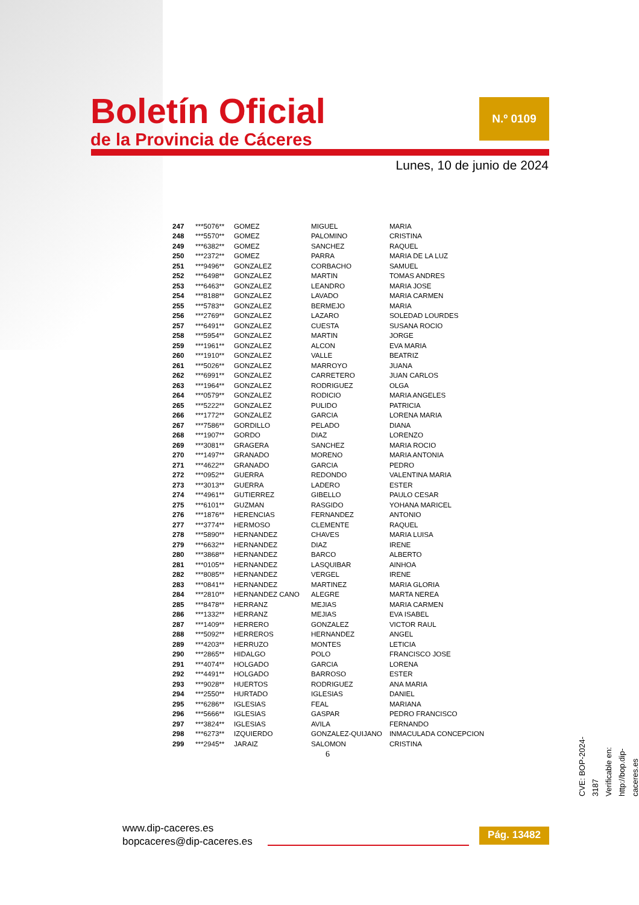Boletín Oficial
de la Provincia de Cáceres
N.º 0109
Lunes, 10 de junio de 2024
| 247 | ***5076** | GOMEZ | MIGUEL | MARIA |
| 248 | ***5570** | GOMEZ | PALOMINO | CRISTINA |
| 249 | ***6382** | GOMEZ | SANCHEZ | RAQUEL |
| 250 | ***2372** | GOMEZ | PARRA | MARIA DE LA LUZ |
| 251 | ***9496** | GONZALEZ | CORBACHO | SAMUEL |
| 252 | ***6498** | GONZALEZ | MARTIN | TOMAS ANDRES |
| 253 | ***6463** | GONZALEZ | LEANDRO | MARIA JOSE |
| 254 | ***8188** | GONZALEZ | LAVADO | MARIA CARMEN |
| 255 | ***5783** | GONZALEZ | BERMEJO | MARIA |
| 256 | ***2769** | GONZALEZ | LAZARO | SOLEDAD LOURDES |
| 257 | ***6491** | GONZALEZ | CUESTA | SUSANA ROCIO |
| 258 | ***5954** | GONZALEZ | MARTIN | JORGE |
| 259 | ***1961** | GONZALEZ | ALCON | EVA MARIA |
| 260 | ***1910** | GONZALEZ | VALLE | BEATRIZ |
| 261 | ***5026** | GONZALEZ | MARROYO | JUANA |
| 262 | ***6991** | GONZALEZ | CARRETERO | JUAN CARLOS |
| 263 | ***1964** | GONZALEZ | RODRIGUEZ | OLGA |
| 264 | ***0579** | GONZALEZ | RODICIO | MARIA ANGELES |
| 265 | ***5222** | GONZALEZ | PULIDO | PATRICIA |
| 266 | ***1772** | GONZALEZ | GARCIA | LORENA MARIA |
| 267 | ***7586** | GORDILLO | PELADO | DIANA |
| 268 | ***1907** | GORDO | DIAZ | LORENZO |
| 269 | ***3081** | GRAGERA | SANCHEZ | MARIA ROCIO |
| 270 | ***1497** | GRANADO | MORENO | MARIA ANTONIA |
| 271 | ***4622** | GRANADO | GARCIA | PEDRO |
| 272 | ***0952** | GUERRA | REDONDO | VALENTINA MARIA |
| 273 | ***3013** | GUERRA | LADERO | ESTER |
| 274 | ***4961** | GUTIERREZ | GIBELLO | PAULO CESAR |
| 275 | ***6101** | GUZMAN | RASGIDO | YOHANA MARICEL |
| 276 | ***1876** | HERENCIAS | FERNANDEZ | ANTONIO |
| 277 | ***3774** | HERMOSO | CLEMENTE | RAQUEL |
| 278 | ***5890** | HERNANDEZ | CHAVES | MARIA LUISA |
| 279 | ***6632** | HERNANDEZ | DIAZ | IRENE |
| 280 | ***3868** | HERNANDEZ | BARCO | ALBERTO |
| 281 | ***0105** | HERNANDEZ | LASQUIBAR | AINHOA |
| 282 | ***8085** | HERNANDEZ | VERGEL | IRENE |
| 283 | ***0841** | HERNANDEZ | MARTINEZ | MARIA GLORIA |
| 284 | ***2810** | HERNANDEZ CANO | ALEGRE | MARTA NEREA |
| 285 | ***8478** | HERRANZ | MEJIAS | MARIA CARMEN |
| 286 | ***1332** | HERRANZ | MEJIAS | EVA ISABEL |
| 287 | ***1409** | HERRERO | GONZALEZ | VICTOR RAUL |
| 288 | ***5092** | HERREROS | HERNANDEZ | ANGEL |
| 289 | ***4203** | HERRUZO | MONTES | LETICIA |
| 290 | ***2865** | HIDALGO | POLO | FRANCISCO JOSE |
| 291 | ***4074** | HOLGADO | GARCIA | LORENA |
| 292 | ***4491** | HOLGADO | BARROSO | ESTER |
| 293 | ***9028** | HUERTOS | RODRIGUEZ | ANA MARIA |
| 294 | ***2550** | HURTADO | IGLESIAS | DANIEL |
| 295 | ***6286** | IGLESIAS | FEAL | MARIANA |
| 296 | ***5666** | IGLESIAS | GASPAR | PEDRO FRANCISCO |
| 297 | ***3824** | IGLESIAS | AVILA | FERNANDO |
| 298 | ***6273** | IZQUIERDO | GONZALEZ-QUIJANO | INMACULADA CONCEPCION |
| 299 | ***2945** | JARAIZ | SALOMON | CRISTINA |
6
CVE: BOP-2024-3187
Verificable en: http://bop.dip-caceres.es
www.dip-caceres.es
bopcaceres@dip-caceres.es
Pág. 13482